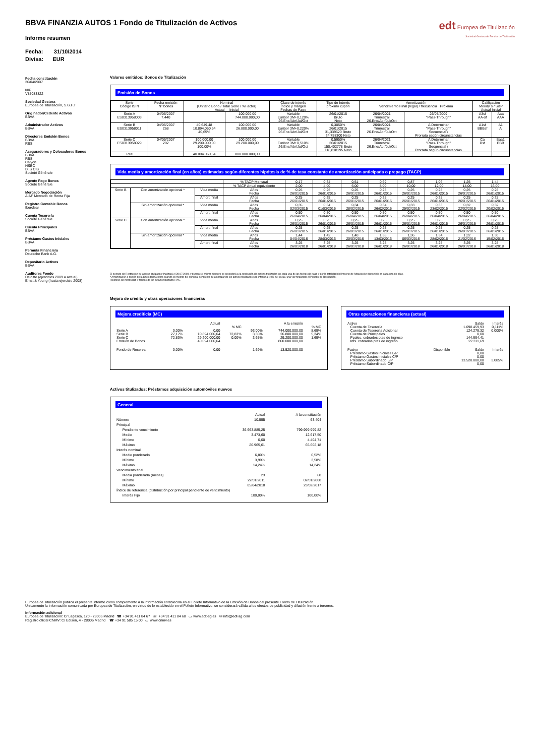edt Europea de Titulización
Sociedad Gestora de Fondos de Titulización
BBVA FINANZIA AUTOS 1 Fondo de Titulización de Activos
Informe resumen
Fecha: 31/10/2014
Divisa: EUR
Fecha constitución
30/04/2007
NIF
V85083822
Sociedad Gestora
Europea de Titulización, S.G.F.T
Originador/Cedente Activos
BBVA
Administrador Activos
BBVA
Directores Emisión Bonos
BBVA
RBS
Aseguradores y Colocadores Bonos
BBVA
RBS
Calyon
HSBC
IXIS CIB
Societé Générale
Agente Pago Bonos
Société Générale
Mercado Negociación
AIAF Mercado de Renta Fija
Registro Contable Bonos
Iberclear
Cuenta Tesorería
Société Générale
Cuenta Principales
BBVA
Préstamo Gastos Iniciales
BBVA
Permuta Financiera
Deutsche Bank A.G.
Depositario Activos
BBVA
Auditores Fondo
Deloitte (ejercicios 2009 a actual)
Ernst & Young (hasta ejercicio 2008)
Valores emitidos: Bonos de Titulización
Emisión de Bonos
| Serie Código ISIN | Fecha emisión Nº bonos | Nominal (Unitario Bono / Total Serie / %Factor) Actual Inicial | | Clase de interés Índice y márgen Fechas de Pago | Tipo de Interés próximo cupón | Amortización Vencimiento Final (legal) / frecuencia Próxima | | Calificación Moody´s / S&P Actual Inicial | |
| --- | --- | --- | --- | --- | --- | --- | --- | --- | --- |
| Serie A ES0313958003 | 04/05/2007 7.440 | | 100.000,00 744.000.000,00 | Variable Euribor 3M+0,120% 26.Ene/Abr/Jul/Oct | 26/01/2015 Bruto Neto | 26/04/2021 Trimestral 26.Ene/Abr/Jul/Oct | 26/07/2009 "Pass-Through" | A3sf AA-sf | Aaa AAA |
| Serie B ES0313958011 | 04/05/2007 268 | 40.649,48 10.894.060,64 40,65% | 100.000,00 26.800.000,00 | Variable Euribor 3M+0,220% 26.Ene/Abr/Jul/Oct | 0,3050% 26/01/2015 31,339620 Bruto 24,758300 Neto | 26/04/2021 Trimestral 26.Ene/Abr/Jul/Oct | A Determinar "Pass-Through" Secuencial / Prorrata según circunstancias | A1sf BBBsf | A1 A |
| Serie C ES0313958029 | 04/05/2007 292 | 100.000,00 29.200.000,00 100,00% | 100.000,00 29.200.000,00 | Variable Euribor 3M+0,510% 26.Ene/Abr/Jul/Oct | 0,5950% 26/01/2015 150,402778 Bruto 118,818195 Neto | 26/04/2021 Trimestral 26.Ene/Abr/Jul/Oct | A Determinar "Pass-Through" Secuencial / Prorrata según circunstancias | Ca Dsf | Baa1 BBB |
| Total | | 40.094.060,64 | 800.000.000,00 | | | | | | |
Vida media y amortización final (en años) estimadas según diferentes hipótesis de % de tasa constante de amortización anticipada o prepago (TACP)
| | | | % TACP Mensual | 0,17 | 0,34 | 0,51 | 0,69 | 0,87 | 1,06 | 1,25 | 1,44 |
| | | | % TACP Anual equivalente | 2,00 | 4,00 | 6,00 | 8,00 | 10,00 | 12,00 | 14,00 | 16,00 |
| Serie B | Con amortización opcional * | Vida media | Años Fecha | 0,25 26/01/2015 | 0,25 26/01/2015 | 0,25 26/01/2015 | 0,25 26/01/2015 | 0,25 26/01/2015 | 0,25 26/01/2015 | 0,25 26/01/2015 | 0,25 26/01/2015 |
| | | Amort. final | Años Fecha | 0,25 26/01/2015 | 0,25 26/01/2015 | 0,25 26/01/2015 | 0,25 26/01/2015 | 0,25 26/01/2015 | 0,25 26/01/2015 | 0,25 26/01/2015 | 0,25 26/01/2015 |
| | Sin amortización opcional * | Vida media | Años Fecha | 0,35 02/03/2015 | 0,34 01/03/2015 | 0,34 28/02/2015 | 0,34 26/02/2015 | 0,33 25/02/2015 | 0,33 23/02/2015 | 0,32 22/02/2015 | 0,32 20/02/2015 |
| | | Amort. final | Años Fecha | 0,50 26/04/2015 | 0,50 26/04/2015 | 0,50 26/04/2015 | 0,50 26/04/2015 | 0,50 26/04/2015 | 0,50 26/04/2015 | 0,50 26/04/2015 | 0,50 26/04/2015 |
| Serie C | Con amortización opcional * | Vida media | Años Fecha | 0,25 26/01/2015 | 0,25 26/01/2015 | 0,25 26/01/2015 | 0,25 26/01/2015 | 0,25 26/01/2015 | 0,25 26/01/2015 | 0,25 26/01/2015 | 0,25 26/01/2015 |
| | | Amort. final | Años Fecha | 0,25 26/01/2015 | 0,25 26/01/2015 | 0,25 26/01/2015 | 0,25 26/01/2015 | 0,25 26/01/2015 | 0,25 26/01/2015 | 0,25 26/01/2015 | 0,25 26/01/2015 |
| | Sin amortización opcional * | Vida media | Años Fecha | 1,44 04/04/2016 | 1,42 28/03/2016 | 1,40 20/03/2016 | 1,38 13/03/2016 | 1,36 06/03/2016 | 1,34 28/02/2016 | 1,32 21/02/2016 | 1,30 15/02/2016 |
| | | Amort. final | Años Fecha | 3,25 26/01/2018 | 3,25 26/01/2018 | 3,25 26/01/2018 | 3,25 26/01/2018 | 3,25 26/01/2018 | 3,25 26/01/2018 | 3,25 26/01/2018 | 3,25 26/01/2018 |
El periodo de Restitución de activos titulizados finalizará el 28.07.2008, y durante el mismo siempre se procederá a la restitución de activos titulizados en cada una de las fechas de pago y por la totalidad del Importe de Adquisición disponible en cada una de ellas.
* Amortización a opción de la Sociedad Gestora cuando el importe del principal pendiente de amortizar de los activos titulizados sea inferior al 10% del inicial, una vez finalizado el Periodo de Restitución.
Hipótesis de morosidad y fallidos de los activos titulizados: 0%.
Mejora de crédito y otras operaciones financieras
Mejora crediticia (MC)
| | | Actual | | | A la emisión | |
| | | | % MC | | | % MC |
| Serie A | 0,00% | 0,00 | | 93,00% | 744.000.000,00 | 8,69% |
| Serie B | 27,17% | 10.894.060,64 | 72,83% | 3,35% | 26.800.000,00 | 5,34% |
| Serie C | 72,83% | 29.200.000,00 | 0,00% | 3,65% | 29.200.000,00 | 1,69% |
| Emisión de Bonos | | 40.094.060,64 | | | 800.000.000,00 | |
| Fondo de Reserva | 0,00% | 0,00 | | 1,69% | 13.520.000,00 | |
Otras operaciones financieras (actual)
| Activo | | Saldo | Interés |
| Cuenta de Tesorería | | 1.098.459,93 | 0,111% |
| Cuenta de Tesorería Adicional | | 124.279,32 | 0,000% |
| Cuenta de Principales | | 0,00 | |
| Ppales. cobrados ptes de ingreso | | 144.994,41 | |
| Ints. cobrados ptes de ingreso | | 22.311,69 | |
| Pasivo | Disponible | Saldo | Interés |
| Préstamo Gastos Iniciales L/P | | 0,00 | |
| Préstamo Gastos Iniciales C/P | | 0,00 | |
| Préstamo Subordinado L/P | | 13.520.000,00 | 3,085% |
| Préstamo Subordinado C/P | | 0,00 | |
Activos titulizados: Préstamos adquisición automóviles nuevos
General
| | Actual | A la constitución |
| Número | 10.555 | 63.404 |
| Principal | | |
| Pendiente vencimiento | 36.663.885,25 | 799.999.999,82 |
| Medio | 3.473,60 | 12.617,50 |
| Mínimo | 0,00 | 4.404,71 |
| Máximo | 20.965,61 | 65.602,18 |
| Interés nominal | | |
| Medio ponderado | 6,80% | 6,52% |
| Mínimo | 3,99% | 3,58% |
| Máximo | 14,24% | 14,24% |
| Vencimiento final | | |
| Media ponderada (meses) | 23 | 68 |
| Mínimo | 22/01/2011 | 02/01/2008 |
| Máximo | 05/04/2018 | 23/02/2017 |
| Índice de referencia (distribución por principal pendiente de vencimiento) | | |
| Interés Fijo | 100,00% | 100,00% |
Europea de Titulización publica el presente informe como complemento a la información establecida en el Folleto Informativo de la Emisión de Bonos del presente Fondo de Titulización.
Únicamente la información comunicada por Europea de Titulización, en virtud de lo establecido en el Folleto Informativo, se considerará válida a los efectos de publicidad y difusión frente a terceros.
Información adicional
Europea de Titulización: C/ Lagasca, 120 - 28006 Madrid ☎ +34 91 411 84 67 ☏ +34 91 411 84 68 ▭ www.edt-sg.es ✉ info@edt-sg.com
Registro oficial CNMV: C/ Edison, 4 - 28006 Madrid ☎ +34 91 585 15 00 ▭ www.cnmv.es